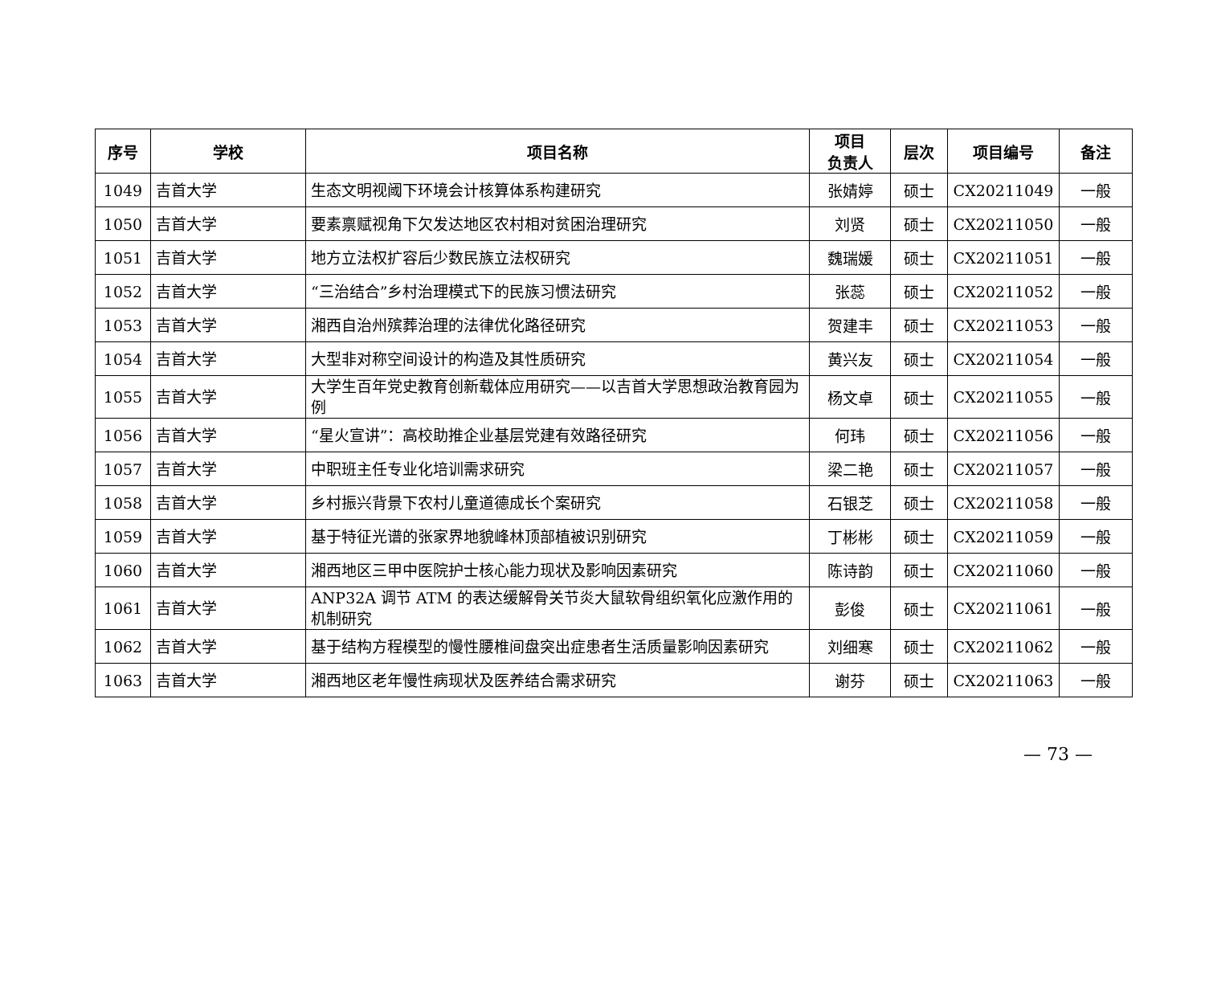| 序号 | 学校 | 项目名称 | 项目 负责人 | 层次 | 项目编号 | 备注 |
| --- | --- | --- | --- | --- | --- | --- |
| 1049 | 吉首大学 | 生态文明视阈下环境会计核算体系构建研究 | 张婧婷 | 硕士 | CX20211049 | 一般 |
| 1050 | 吉首大学 | 要素禀赋视角下欠发达地区农村相对贫困治理研究 | 刘贤 | 硕士 | CX20211050 | 一般 |
| 1051 | 吉首大学 | 地方立法权扩容后少数民族立法权研究 | 魏瑞媛 | 硕士 | CX20211051 | 一般 |
| 1052 | 吉首大学 | “三治结合”乡村治理模式下的民族习惯法研究 | 张蕊 | 硕士 | CX20211052 | 一般 |
| 1053 | 吉首大学 | 湘西自治州殡葬治理的法律优化路径研究 | 贺建丰 | 硕士 | CX20211053 | 一般 |
| 1054 | 吉首大学 | 大型非对称空间设计的构造及其性质研究 | 黄兴友 | 硕士 | CX20211054 | 一般 |
| 1055 | 吉首大学 | 大学生百年党史教育创新载体应用研究——以吉首大学思想政治教育园为例 | 杨文卓 | 硕士 | CX20211055 | 一般 |
| 1056 | 吉首大学 | “星火宣讲”：高校助推企业基层党建有效路径研究 | 何玮 | 硕士 | CX20211056 | 一般 |
| 1057 | 吉首大学 | 中职班主任专业化培训需求研究 | 梁二艳 | 硕士 | CX20211057 | 一般 |
| 1058 | 吉首大学 | 乡村振兴背景下农村儿童道德成长个案研究 | 石银芝 | 硕士 | CX20211058 | 一般 |
| 1059 | 吉首大学 | 基于特征光谱的张家界地貌峰林顶部植被识别研究 | 丁彬彬 | 硕士 | CX20211059 | 一般 |
| 1060 | 吉首大学 | 湘西地区三甲中医院护士核心能力现状及影响因素研究 | 陈诗韵 | 硕士 | CX20211060 | 一般 |
| 1061 | 吉首大学 | ANP32A 调节 ATM 的表达缓解骨关节炎大鼠软骨组织氧化应激作用的机制研究 | 彭俊 | 硕士 | CX20211061 | 一般 |
| 1062 | 吉首大学 | 基于结构方程模型的慢性腰椎间盘突出症患者生活质量影响因素研究 | 刘细寒 | 硕士 | CX20211062 | 一般 |
| 1063 | 吉首大学 | 湘西地区老年慢性病现状及医养结合需求研究 | 谢芬 | 硕士 | CX20211063 | 一般 |
— 73 —